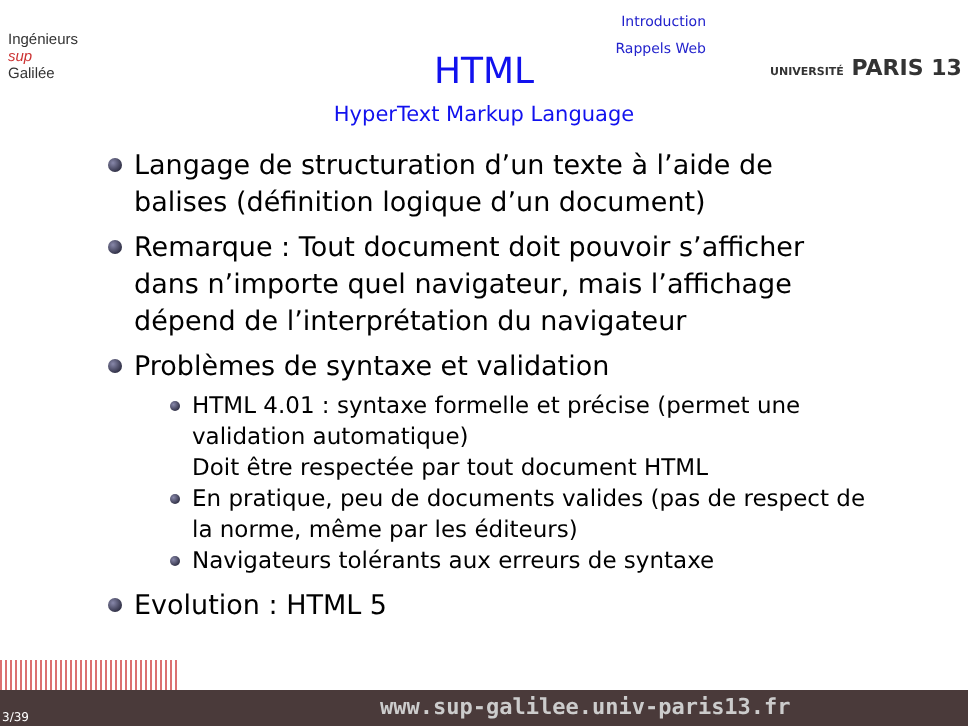Ingénieurs
sup
Galilée
Introduction
Rappels Web
HTML
HyperText Markup Language
UNIVERSITÉ PARIS 13
Langage de structuration d’un texte à l’aide de balises (définition logique d’un document)
Remarque : Tout document doit pouvoir s’afficher dans n’importe quel navigateur, mais l’affichage dépend de l’interprétation du navigateur
Problèmes de syntaxe et validation
HTML 4.01 : syntaxe formelle et précise (permet une validation automatique)
Doit être respectée par tout document HTML
En pratique, peu de documents valides (pas de respect de la norme, même par les éditeurs)
Navigateurs tolérants aux erreurs de syntaxe
Evolution : HTML 5
3/39 www.sup-galilee.univ-paris13.fr